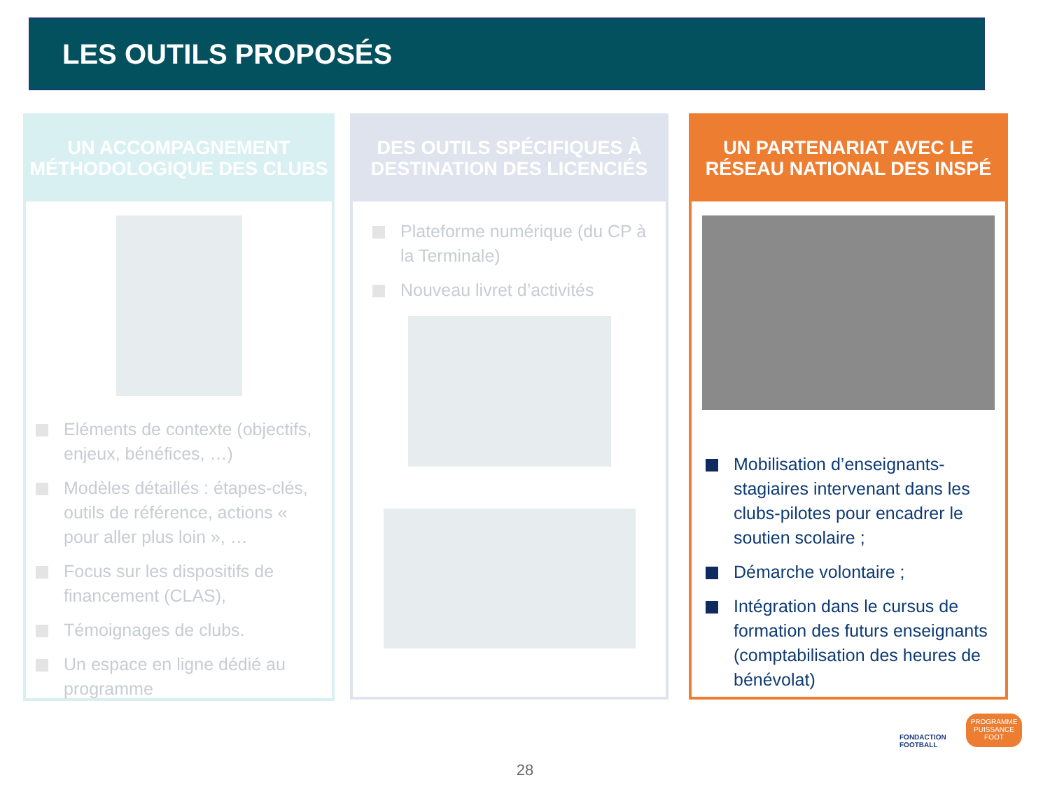LES OUTILS PROPOSÉS
UN ACCOMPAGNEMENT
MÉTHODOLOGIQUE DES CLUBS
Eléments de contexte (objectifs, enjeux, bénéfices, …)
Modèles détaillés : étapes-clés, outils de référence, actions « pour aller plus loin », …
Focus sur les dispositifs de financement (CLAS),
Témoignages de clubs.
Un espace en ligne dédié au programme
DES OUTILS SPÉCIFIQUES À
DESTINATION DES LICENCIÉS
Plateforme numérique (du CP à la Terminale)
Nouveau livret d’activités
UN PARTENARIAT AVEC LE
RÉSEAU NATIONAL DES INSPÉ
Mobilisation d’enseignants-stagiaires intervenant dans les clubs-pilotes pour encadrer le soutien scolaire ;
Démarche volontaire ;
Intégration dans le cursus de formation des futurs enseignants (comptabilisation des heures de bénévolat)
FONDACTION
FOOTBALL
PROGRAMME
PUISSANCE
FOOT
28